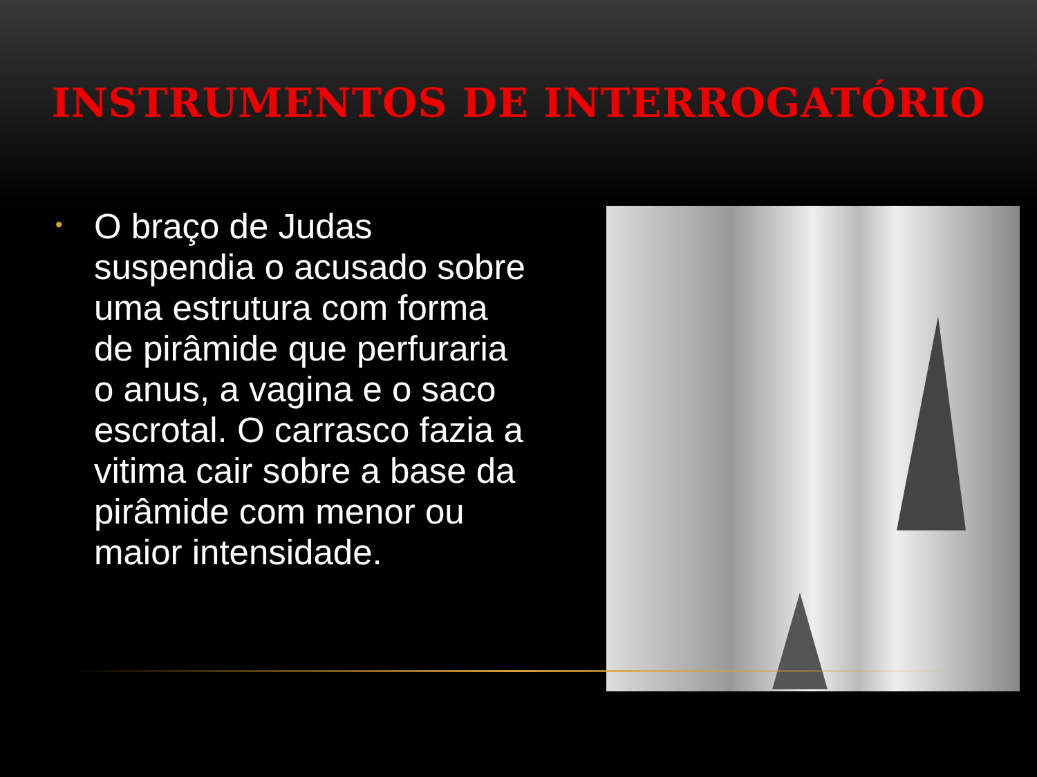INSTRUMENTOS DE INTERROGATÓRIO
•
O braço de Judas suspendia o acusado sobre uma estrutura com forma de pirâmide que perfuraria o anus, a vagina e o saco escrotal. O carrasco fazia a vitima cair sobre a base da pirâmide com menor ou maior intensidade.